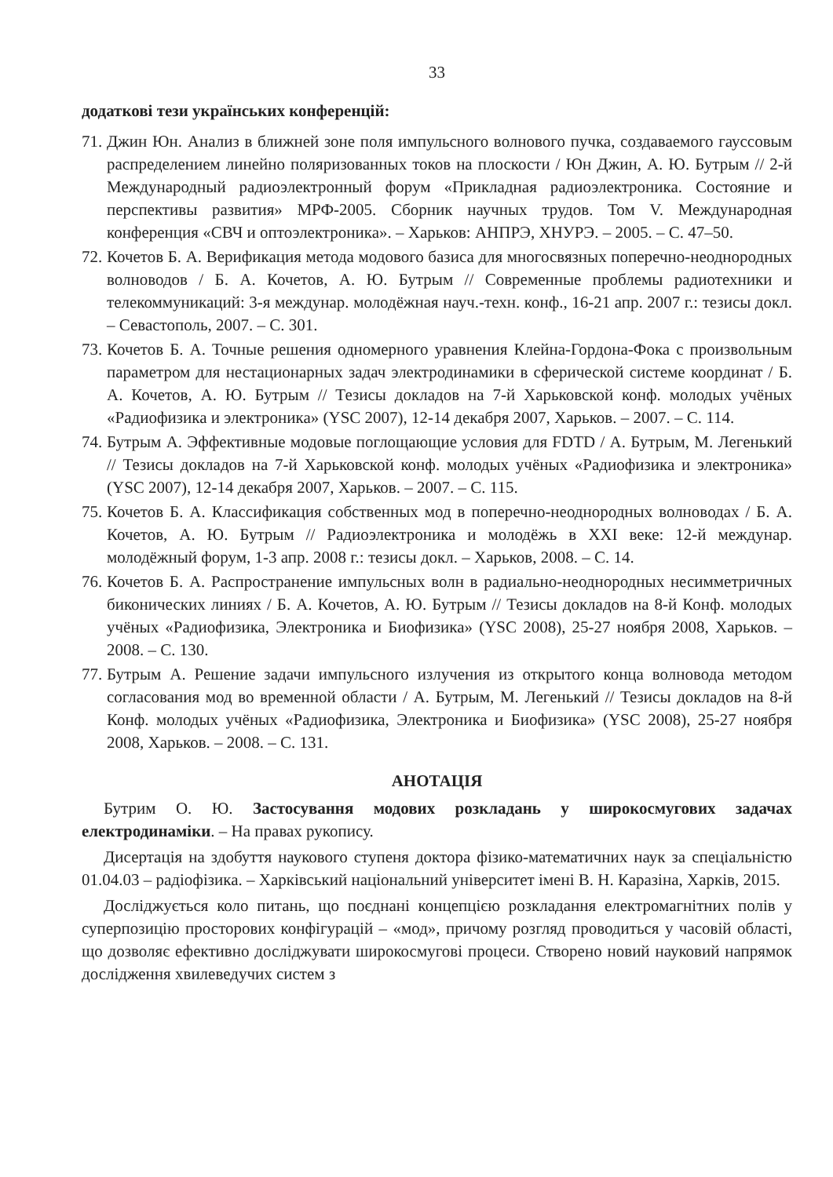33
додаткові тези українських конференцій:
71. Джин Юн. Анализ в ближней зоне поля импульсного волнового пучка, создаваемого гауссовым распределением линейно поляризованных токов на плоскости / Юн Джин, А. Ю. Бутрым // 2-й Международный радиоэлектронный форум «Прикладная радиоэлектроника. Состояние и перспективы развития» МРФ-2005. Сборник научных трудов. Том V. Международная конференция «СВЧ и оптоэлектроника». – Харьков: АНПРЭ, ХНУРЭ. – 2005. – С. 47–50.
72. Кочетов Б. А. Верификация метода модового базиса для многосвязных поперечно-неоднородных волноводов / Б. А. Кочетов, А. Ю. Бутрым // Современные проблемы радиотехники и телекоммуникаций: 3-я междунар. молодёжная науч.-техн. конф., 16-21 апр. 2007 г.: тезисы докл. – Севастополь, 2007. – С. 301.
73. Кочетов Б. А. Точные решения одномерного уравнения Клейна-Гордона-Фока с произвольным параметром для нестационарных задач электродинамики в сферической системе координат / Б. А. Кочетов, А. Ю. Бутрым // Тезисы докладов на 7-й Харьковской конф. молодых учёных «Радиофизика и электроника» (YSC 2007), 12-14 декабря 2007, Харьков. – 2007. – С. 114.
74. Бутрым А. Эффективные модовые поглощающие условия для FDTD / А. Бутрым, М. Легенький // Тезисы докладов на 7-й Харьковской конф. молодых учёных «Радиофизика и электроника» (YSC 2007), 12-14 декабря 2007, Харьков. – 2007. – С. 115.
75. Кочетов Б. А. Классификация собственных мод в поперечно-неоднородных волноводах / Б. А. Кочетов, А. Ю. Бутрым // Радиоэлектроника и молодёжь в XXI веке: 12-й междунар. молодёжный форум, 1-3 апр. 2008 г.: тезисы докл. – Харьков, 2008. – С. 14.
76. Кочетов Б. А. Распространение импульсных волн в радиально-неоднородных несимметричных биконических линиях / Б. А. Кочетов, А. Ю. Бутрым // Тезисы докладов на 8-й Конф. молодых учёных «Радиофизика, Электроника и Биофизика» (YSC 2008), 25-27 ноября 2008, Харьков. – 2008. – С. 130.
77. Бутрым А. Решение задачи импульсного излучения из открытого конца волновода методом согласования мод во временной области / А. Бутрым, М. Легенький // Тезисы докладов на 8-й Конф. молодых учёных «Радиофизика, Электроника и Биофизика» (YSC 2008), 25-27 ноября 2008, Харьков. – 2008. – С. 131.
АНОТАЦІЯ
Бутрим О. Ю. Застосування модових розкладань у широкосмугових задачах електродинаміки. – На правах рукопису.
Дисертація на здобуття наукового ступеня доктора фізико-математичних наук за спеціальністю 01.04.03 – радіофізика. – Харківський національний університет імені В. Н. Каразіна, Харків, 2015.
Досліджується коло питань, що поєднані концепцією розкладання електромагнітних полів у суперпозицію просторових конфігурацій – «мод», причому розгляд проводиться у часовій області, що дозволяє ефективно досліджувати широкосмугові процеси. Створено новий науковий напрямок дослідження хвилеведучих систем з